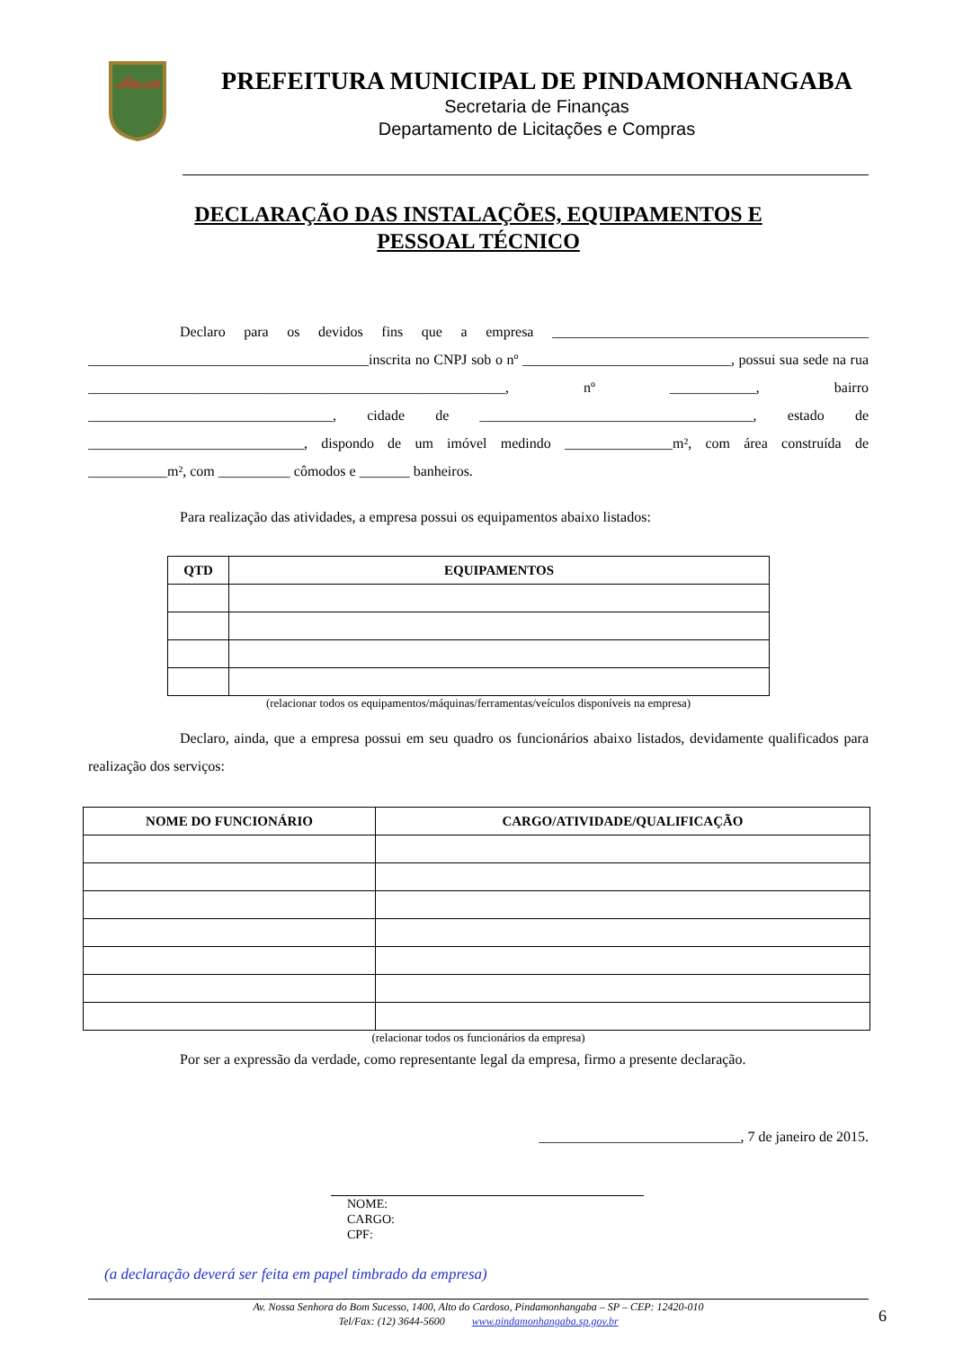PREFEITURA MUNICIPAL DE PINDAMONHANGABA
Secretaria de Finanças
Departamento de Licitações e Compras
DECLARAÇÃO DAS INSTALAÇÕES, EQUIPAMENTOS E
PESSOAL TÉCNICO
Declaro para os devidos fins que a empresa ____________________________________________ _______________________________________inscrita no CNPJ sob o nº _____________________________, possui sua sede na rua __________________________________________________________, nº ____________, bairro __________________________________, cidade de ______________________________________, estado de ______________________________, dispondo de um imóvel medindo _______________m², com área construída de ___________m², com __________ cômodos e _______ banheiros.
Para realização das atividades, a empresa possui os equipamentos abaixo listados:
| QTD | EQUIPAMENTOS |
| --- | --- |
(relacionar todos os equipamentos/máquinas/ferramentas/veículos disponíveis na empresa)
Declaro, ainda, que a empresa possui em seu quadro os funcionários abaixo listados, devidamente qualificados para realização dos serviços:
| NOME DO FUNCIONÁRIO | CARGO/ATIVIDADE/QUALIFICAÇÃO |
| --- | --- |
(relacionar todos os funcionários da empresa)
Por ser a expressão da verdade, como representante legal da empresa, firmo a presente declaração.
____________________________, 7 de janeiro de 2015.
NOME:
CARGO:
CPF:
(a declaração deverá ser feita em papel timbrado da empresa)
Av. Nossa Senhora do Bom Sucesso, 1400, Alto do Cardoso, Pindamonhangaba – SP – CEP: 12420-010
Tel/Fax: (12) 3644-5600 www.pindamonhangaba.sp.gov.br
6